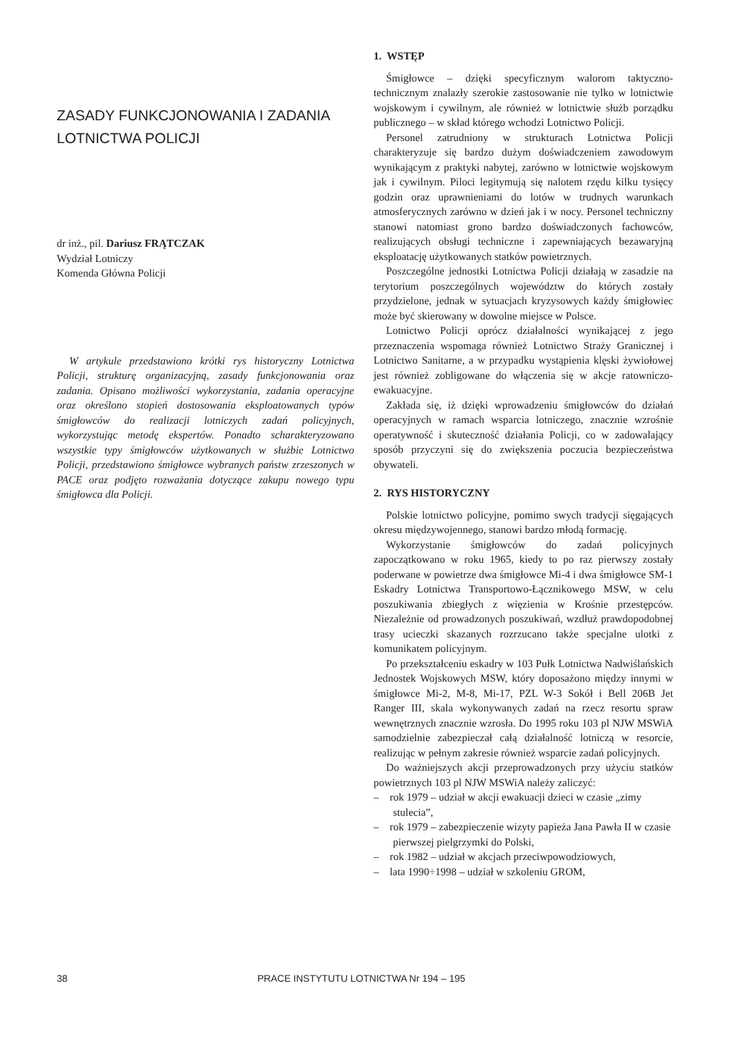ZASADY FUNKCJONOWANIA I ZADANIA LOTNICTWA POLICJI
dr inż., pil. Dariusz FRĄTCZAK
Wydział Lotniczy
Komenda Główna Policji
W artykule przedstawiono krótki rys historyczny Lotnictwa Policji, strukturę organizacyjną, zasady funkcjonowania oraz zadania. Opisano możliwości wykorzystania, zadania operacyjne oraz określono stopień dostosowania eksploatowanych typów śmigłowców do realizacji lotniczych zadań policyjnych, wykorzystując metodę ekspertów. Ponadto scharakteryzowano wszystkie typy śmigłowców użytkowanych w służbie Lotnictwo Policji, przedstawiono śmigłowce wybranych państw zrzeszonych w PACE oraz podjęto rozważania dotyczące zakupu nowego typu śmigłowca dla Policji.
1. WSTĘP
Śmigłowce – dzięki specyficznym walorom taktyczno-technicznym znalazły szerokie zastosowanie nie tylko w lotnictwie wojskowym i cywilnym, ale również w lotnictwie służb porządku publicznego – w skład którego wchodzi Lotnictwo Policji.
Personel zatrudniony w strukturach Lotnictwa Policji charakteryzuje się bardzo dużym doświadczeniem zawodowym wynikającym z praktyki nabytej, zarówno w lotnictwie wojskowym jak i cywilnym. Piloci legitymują się nalotem rzędu kilku tysięcy godzin oraz uprawnieniami do lotów w trudnych warunkach atmosferycznych zarówno w dzień jak i w nocy. Personel techniczny stanowi natomiast grono bardzo doświadczonych fachowców, realizujących obsługi techniczne i zapewniających bezawaryjną eksploatację użytkowanych statków powietrznych.
Poszczególne jednostki Lotnictwa Policji działają w zasadzie na terytorium poszczególnych województw do których zostały przydzielone, jednak w sytuacjach kryzysowych każdy śmigłowiec może być skierowany w dowolne miejsce w Polsce.
Lotnictwo Policji oprócz działalności wynikającej z jego przeznaczenia wspomaga również Lotnictwo Straży Granicznej i Lotnictwo Sanitarne, a w przypadku wystąpienia klęski żywiołowej jest również zobligowane do włączenia się w akcje ratowniczo-ewakuacyjne.
Zakłada się, iż dzięki wprowadzeniu śmigłowców do działań operacyjnych w ramach wsparcia lotniczego, znacznie wzrośnie operatywność i skuteczność działania Policji, co w zadowalający sposób przyczyni się do zwiększenia poczucia bezpieczeństwa obywateli.
2. RYS HISTORYCZNY
Polskie lotnictwo policyjne, pomimo swych tradycji sięgających okresu międzywojennego, stanowi bardzo młodą formację.
Wykorzystanie śmigłowców do zadań policyjnych zapoczątkowano w roku 1965, kiedy to po raz pierwszy zostały poderwane w powietrze dwa śmigłowce Mi-4 i dwa śmigłowce SM-1 Eskadry Lotnictwa Transportowo-Łącznikowego MSW, w celu poszukiwania zbiegłych z więzienia w Krośnie przestępców. Niezależnie od prowadzonych poszukiwań, wzdłuż prawdopodobnej trasy ucieczki skazanych rozrzucano także specjalne ulotki z komunikatem policyjnym.
Po przekształceniu eskadry w 103 Pułk Lotnictwa Nadwiślańskich Jednostek Wojskowych MSW, który doposażono między innymi w śmigłowce Mi-2, M-8, Mi-17, PZL W-3 Sokół i Bell 206B Jet Ranger III, skala wykonywanych zadań na rzecz resortu spraw wewnętrznych znacznie wzrosła. Do 1995 roku 103 pl NJW MSWiA samodzielnie zabezpieczał całą działalność lotniczą w resorcie, realizując w pełnym zakresie również wsparcie zadań policyjnych.
Do ważniejszych akcji przeprowadzonych przy użyciu statków powietrznych 103 pl NJW MSWiA należy zaliczyć:
– rok 1979 – udział w akcji ewakuacji dzieci w czasie „zimy stulecia”,
– rok 1979 – zabezpieczenie wizyty papieża Jana Pawła II w czasie pierwszej pielgrzymki do Polski,
– rok 1982 – udział w akcjach przeciwpowodziowych,
– lata 1990÷1998 – udział w szkoleniu GROM,
38 PRACE INSTYTUTU LOTNICTWA Nr 194 – 195